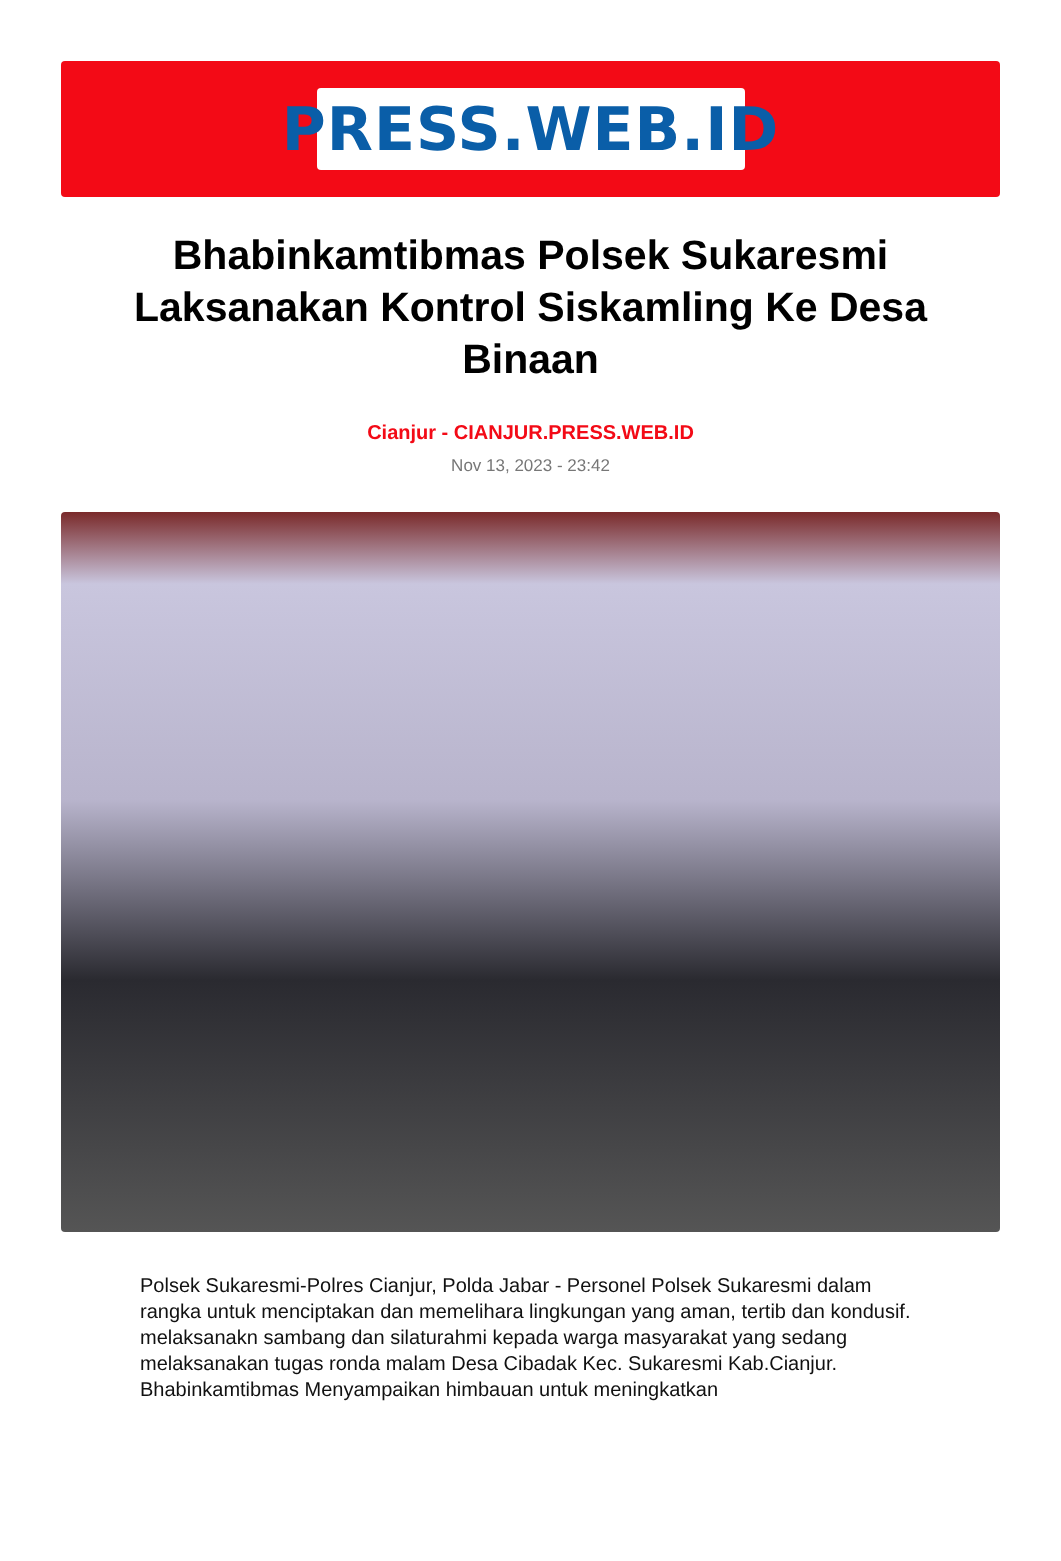PRESS.WEB.ID
Bhabinkamtibmas Polsek Sukaresmi Laksanakan Kontrol Siskamling Ke Desa Binaan
Cianjur - CIANJUR.PRESS.WEB.ID
Nov 13, 2023 - 23:42
Polsek Sukaresmi-Polres Cianjur, Polda Jabar - Personel Polsek Sukaresmi dalam rangka untuk menciptakan dan memelihara lingkungan yang aman, tertib dan kondusif. melaksanakn sambang dan silaturahmi kepada warga masyarakat yang sedang melaksanakan tugas ronda malam Desa Cibadak Kec. Sukaresmi Kab.Cianjur. Bhabinkamtibmas Menyampaikan himbauan untuk meningkatkan